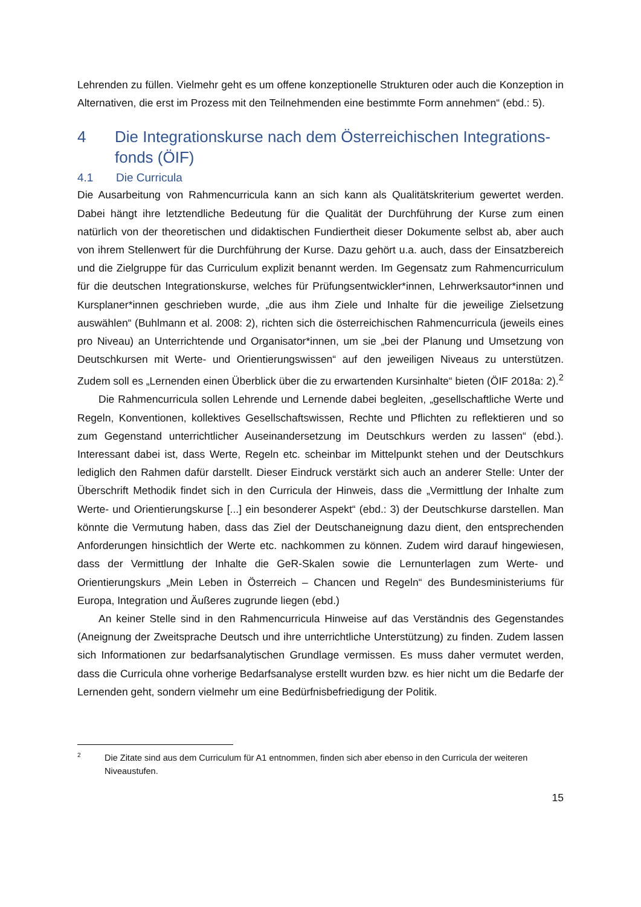Lehrenden zu füllen. Vielmehr geht es um offene konzeptionelle Strukturen oder auch die Konzeption in Alternativen, die erst im Prozess mit den Teilnehmenden eine bestimmte Form annehmen“ (ebd.: 5).
4 Die Integrationskurse nach dem Österreichischen Integrations-fonds (ÖIF)
4.1 Die Curricula
Die Ausarbeitung von Rahmencurricula kann an sich kann als Qualitätskriterium gewertet werden. Dabei hängt ihre letztendliche Bedeutung für die Qualität der Durchführung der Kurse zum einen natürlich von der theoretischen und didaktischen Fundiertheit dieser Dokumente selbst ab, aber auch von ihrem Stellenwert für die Durchführung der Kurse. Dazu gehört u.a. auch, dass der Einsatzbereich und die Zielgruppe für das Curriculum explizit benannt werden. Im Gegensatz zum Rahmencurriculum für die deutschen Integrationskurse, welches für Prüfungsentwickler*innen, Lehrwerksautor*innen und Kursplaner*innen geschrieben wurde, „die aus ihm Ziele und Inhalte für die jeweilige Zielsetzung auswählen“ (Buhlmann et al. 2008: 2), richten sich die österreichischen Rahmencurricula (jeweils eines pro Niveau) an Unterrichtende und Organisator*innen, um sie „bei der Planung und Umsetzung von Deutschkursen mit Werte- und Orientierungswissen“ auf den jeweiligen Niveaus zu unterstützen. Zudem soll es „Lernenden einen Überblick über die zu erwartenden Kursinhalte“ bieten (ÖIF 2018a: 2).<sup>2</sup>
Die Rahmencurricula sollen Lehrende und Lernende dabei begleiten, „gesellschaftliche Werte und Regeln, Konventionen, kollektives Gesellschaftswissen, Rechte und Pflichten zu reflektieren und so zum Gegenstand unterrichtlicher Auseinandersetzung im Deutschkurs werden zu lassen“ (ebd.). Interessant dabei ist, dass Werte, Regeln etc. scheinbar im Mittelpunkt stehen und der Deutschkurs lediglich den Rahmen dafür darstellt. Dieser Eindruck verstärkt sich auch an anderer Stelle: Unter der Überschrift Methodik findet sich in den Curricula der Hinweis, dass die „Vermittlung der Inhalte zum Werte- und Orientierungskurse [...] ein besonderer Aspekt“ (ebd.: 3) der Deutschkurse darstellen. Man könnte die Vermutung haben, dass das Ziel der Deutschaneignung dazu dient, den entsprechenden Anforderungen hinsichtlich der Werte etc. nachkommen zu können. Zudem wird darauf hingewiesen, dass der Vermittlung der Inhalte die GeR-Skalen sowie die Lernunterlagen zum Werte- und Orientierungskurs „Mein Leben in Österreich – Chancen und Regeln“ des Bundesministeriums für Europa, Integration und Äußeres zugrunde liegen (ebd.)
An keiner Stelle sind in den Rahmencurricula Hinweise auf das Verständnis des Gegenstandes (Aneignung der Zweitsprache Deutsch und ihre unterrichtliche Unterstützung) zu finden. Zudem lassen sich Informationen zur bedarfsanalytischen Grundlage vermissen. Es muss daher vermutet werden, dass die Curricula ohne vorherige Bedarfsanalyse erstellt wurden bzw. es hier nicht um die Bedarfe der Lernenden geht, sondern vielmehr um eine Bedürfnisbefriedigung der Politik.
2 Die Zitate sind aus dem Curriculum für A1 entnommen, finden sich aber ebenso in den Curricula der weiteren Niveaustufen.
15